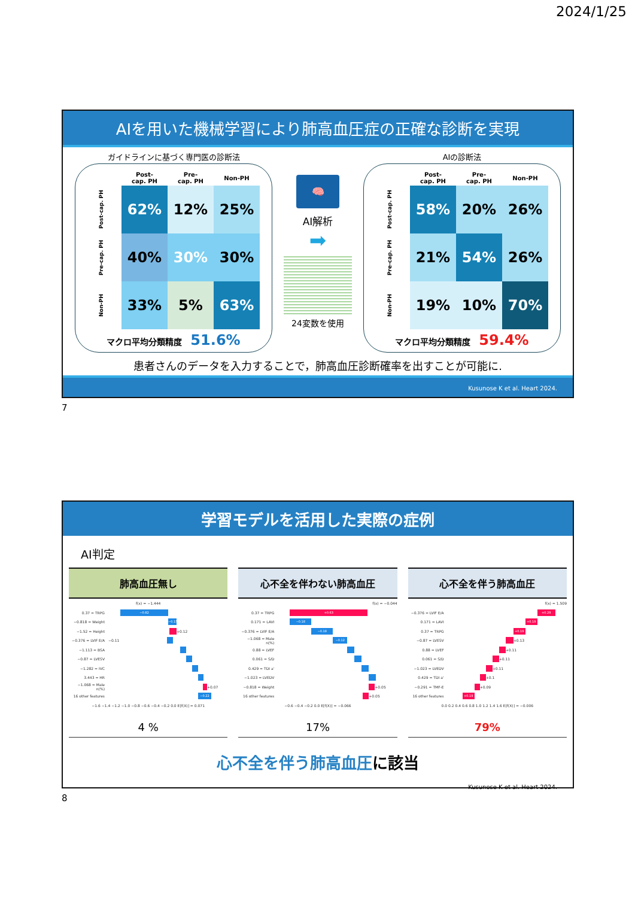2024/1/25
AIを用いた機械学習により肺高血圧症の正確な診断を実現
ガイドラインに基づく専門医の診断法
| | Post- cap. PH | Pre- cap. PH | Non-PH |
| --- | --- | --- | --- |
| Post-cap. PH | 62% | 12% | 25% |
| Pre-cap. PH | 40% | 30% | 30% |
| Non-PH | 33% | 5% | 63% |
マクロ平均分類精度　51.6%
🧠
AI解析
➡
24変数を使用
AIの診断法
| | Post- cap. PH | Pre- cap. PH | Non-PH |
| --- | --- | --- | --- |
| Post-cap. PH | 58% | 20% | 26% |
| Pre-cap. PH | 21% | 54% | 26% |
| Non-PH | 19% | 10% | 70% |
マクロ平均分類精度　59.4%
患者さんのデータを入力することで，肺高血圧診断確率を出すことが可能に.
Kusunose K et al. Heart 2024.
7
学習モデルを活用した実際の症例
AI判定
肺高血圧無し
f(x) = −1.444
0.37 = TRPG −0.82
−0.818 = Weight −0.15
−1.52 = Height +0.12
−0.376 = LVIF E/A −0.11
−1.113 = BSA
−0.87 = LVESV
−1.282 = IVC
3.443 = HR
−1.068 = Male n(%) +0.07
16 other features −0.22
−1.6 −1.4 −1.2 −1.0 −0.8 −0.6 −0.4 −0.2 0.0 E[f(X)] = 0.071
4 %
心不全を伴わない肺高血圧
f(x) = −0.044
0.37 = TRPG +0.63
0.171 = LAVI −0.18
−0.376 = LVIF E/A −0.18
−1.068 = Male n(%) −0.12
0.88 = LVEF
0.061 = S/D
0.429 = TDI a'
−1.023 = LVEDV
−0.818 = Weight +0.05
16 other features +0.05
−0.6 −0.4 −0.2 0.0 E[f(X)] = −0.066
17%
心不全を伴う肺高血圧
f(x) = 1.509
−0.376 = LVIF E/A +0.29
0.171 = LAVI +0.19
0.37 = TRPG +0.19
−0.87 = LVESV +0.13
0.88 = LVEF +0.11
0.061 = S/D +0.11
−1.023 = LVEDV +0.11
0.429 = TDI a' +0.1
−0.291 = TMF-E +0.09
16 other features +0.19
0.0 0.2 0.4 0.6 0.8 1.0 1.2 1.4 1.6 E[f(X)] = −0.006
79%
心不全を伴う肺高血圧に該当
Kusunose K et al. Heart 2024.
8